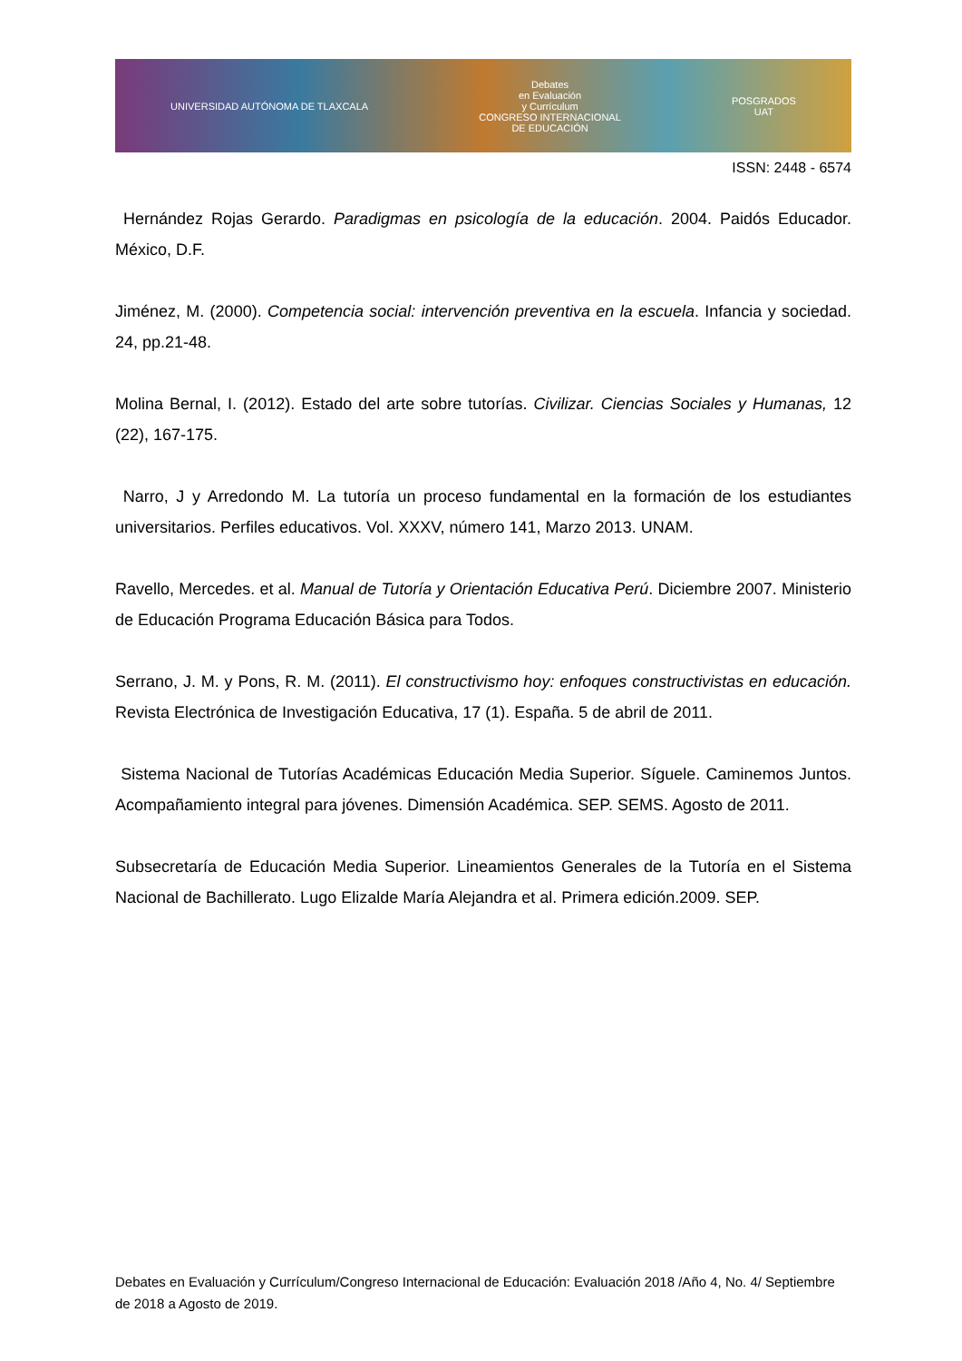UNIVERSIDAD AUTÓNOMA DE TLAXCALA
Debates
en Evaluación
y Currículum
CONGRESO INTERNACIONAL
DE EDUCACIÓN
POSGRADOS
UAT
ISSN: 2448 - 6574
Hernández Rojas Gerardo. Paradigmas en psicología de la educación. 2004. Paidós Educador. México, D.F.
Jiménez, M. (2000). Competencia social: intervención preventiva en la escuela. Infancia y sociedad. 24, pp.21-48.
Molina Bernal, I. (2012). Estado del arte sobre tutorías. Civilizar. Ciencias Sociales y Humanas, 12 (22), 167-175.
Narro, J y Arredondo M. La tutoría un proceso fundamental en la formación de los estudiantes universitarios. Perfiles educativos. Vol. XXXV, número 141, Marzo 2013. UNAM.
Ravello, Mercedes. et al. Manual de Tutoría y Orientación Educativa Perú. Diciembre 2007. Ministerio de Educación Programa Educación Básica para Todos.
Serrano, J. M. y Pons, R. M. (2011). El constructivismo hoy: enfoques constructivistas en educación. Revista Electrónica de Investigación Educativa, 17 (1). España. 5 de abril de 2011.
Sistema Nacional de Tutorías Académicas Educación Media Superior. Síguele. Caminemos Juntos. Acompañamiento integral para jóvenes. Dimensión Académica. SEP. SEMS. Agosto de 2011.
Subsecretaría de Educación Media Superior. Lineamientos Generales de la Tutoría en el Sistema Nacional de Bachillerato. Lugo Elizalde María Alejandra et al. Primera edición.2009. SEP.
Debates en Evaluación y Currículum/Congreso Internacional de Educación: Evaluación 2018 /Año 4, No. 4/ Septiembre de 2018 a Agosto de 2019.